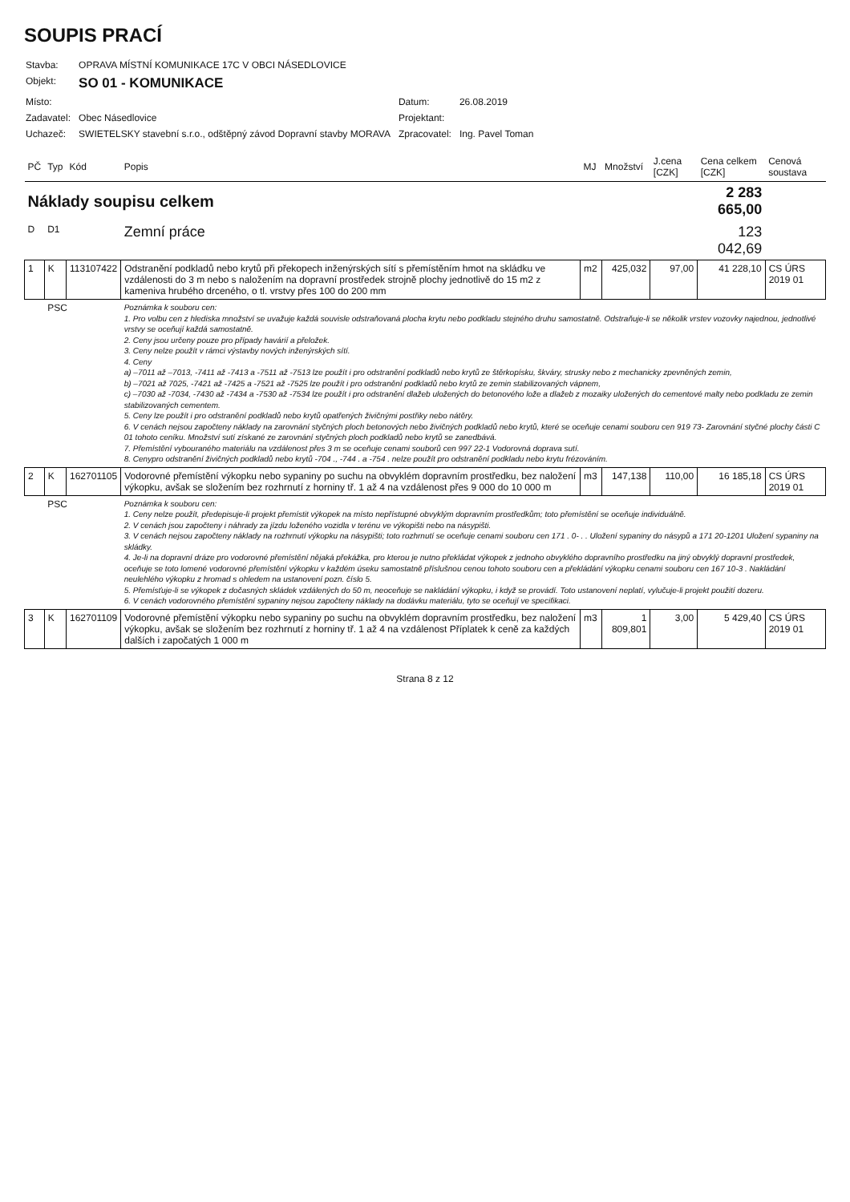SOUPIS PRACÍ
| Stavba: | OPRAVA MÍSTNÍ KOMUNIKACE 17C V OBCI NÁSEDLOVICE | | |
| Objekt: | SO 01 - KOMUNIKACE | | |
| Místo: | | Datum: | 26.08.2019 |
| Zadavatel: | Obec Násedlovice | Projektant: | |
| Uchazeč: | SWIETELSKY stavební s.r.o., odštěpný závod Dopravní stavby MORAVA | Zpracovatel: | Ing. Pavel Toman |
| PČ | Typ | Kód | Popis | MJ | Množství | J.cena [CZK] | Cena celkem [CZK] | Cenová soustava |
| --- | --- | --- | --- | --- | --- | --- | --- | --- |
| Náklady soupisu celkem | | | | | | | 2 283 665,00 | |
| D | D1 | | Zemní práce | | | | 123 042,69 | |
| 1 | K | 113107422 | Odstranění podkladů nebo krytů při překopech inženýrských sítí s přemístěním hmot na skládku ve vzdálenosti do 3 m nebo s naložením na dopravní prostředek strojně plochy jednotlivě do 15 m2 z kameniva hrubého drceného, o tl. vrstvy přes 100 do 200 mm | m2 | 425,032 | 97,00 | 41 228,10 | CS ÚRS 2019 01 |
| | PSC | | Poznámka k souboru cen: 1. Pro volbu cen z hlediska množství se uvažuje každá souvisle odstraňovaná plocha krytu nebo podkladu stejného druhu samostatně. Odstraňuje-li se několik vrstev vozovky najednou, jednotlivé vrstvy se oceňují každá samostatně. 2. Ceny jsou určeny pouze pro případy havárií a přeložek. 3. Ceny nelze použít v rámci výstavby nových inženýrských sítí. 4. Ceny a) –7011 až –7013, -7411 až -7413 a -7511 až -7513 lze použít i pro odstranění podkladů nebo krytů ze štěrkopísku, škváry, strusky nebo z mechanicky zpevněných zemin, b) –7021 až 7025, -7421 až -7425 a -7521 až -7525 lze použít i pro odstranění podkladů nebo krytů ze zemin stabilizovaných vápnem, c) –7030 až -7034, -7430 až -7434 a -7530 až -7534 lze použít i pro odstranění dlažeb uložených do betonového lože a dlažeb z mozaiky uložených do cementové malty nebo podkladu ze zemin stabilizovaných cementem. 5. Ceny lze použít i pro odstranění podkladů nebo krytů opatřených živičnými postřiky nebo nátěry. 6. V cenách nejsou započteny náklady na zarovnání styčných ploch betonových nebo živičných podkladů nebo krytů, které se oceňuje cenami souboru cen 919 73- Zarovnání styčné plochy části C 01 tohoto ceníku. Množství sutí získané ze zarovnání styčných ploch podkladů nebo krytů se zanedbává. 7. Přemístění vybouraného materiálu na vzdálenost přes 3 m se oceňuje cenami souborů cen 997 22-1 Vodorovná doprava sutí. 8. Cenypro odstranění živičných podkladů nebo krytů -704 ., -744 . a -754 . nelze použít pro odstranění podkladu nebo krytu frézováním. | | | | | |
| 2 | K | 162701105 | Vodorovné přemístění výkopku nebo sypaniny po suchu na obvyklém dopravním prostředku, bez naložení výkopku, avšak se složením bez rozhrnutí z horniny tř. 1 až 4 na vzdálenost přes 9 000 do 10 000 m | m3 | 147,138 | 110,00 | 16 185,18 | CS ÚRS 2019 01 |
| | PSC | | Poznámka k souboru cen: 1. Ceny nelze použít, předepisuje-li projekt přemístit výkopek na místo nepřístupné obvyklým dopravním prostředkům; toto přemístění se oceňuje individuálně. 2. V cenách jsou započteny i náhrady za jízdu loženého vozidla v terénu ve výkopišti nebo na násypišti. 3. V cenách nejsou započteny náklady na rozhrnutí výkopku na násypišti; toto rozhrnutí se oceňuje cenami souboru cen 171 . 0- . . Uložení sypaniny do násypů a 171 20-1201 Uložení sypaniny na skládky. 4. Je-li na dopravní dráze pro vodorovné přemístění nějaká překážka, pro kterou je nutno překládat výkopek z jednoho obvyklého dopravního prostředku na jiný obvyklý dopravní prostředek, oceňuje se toto lomené vodorovné přemístění výkopku v každém úseku samostatně příslušnou cenou tohoto souboru cen a překládání výkopku cenami souboru cen 167 10-3 . Nakládání neulehlého výkopku z hromad s ohledem na ustanovení pozn. číslo 5. 5. Přemísťuje-li se výkopek z dočasných skládek vzdálených do 50 m, neoceňuje se nakládání výkopku, i když se provádí. Toto ustanovení neplatí, vylučuje-li projekt použití dozeru. 6. V cenách vodorovného přemístění sypaniny nejsou započteny náklady na dodávku materiálu, tyto se oceňují ve specifikaci. | | | | | |
| 3 | K | 162701109 | Vodorovné přemístění výkopku nebo sypaniny po suchu na obvyklém dopravním prostředku, bez naložení výkopku, avšak se složením bez rozhrnutí z horniny tř. 1 až 4 na vzdálenost Příplatek k ceně za každých dalších i započatých 1 000 m | m3 | 1 809,801 | 3,00 | 5 429,40 | CS ÚRS 2019 01 |
Strana 8 z 12